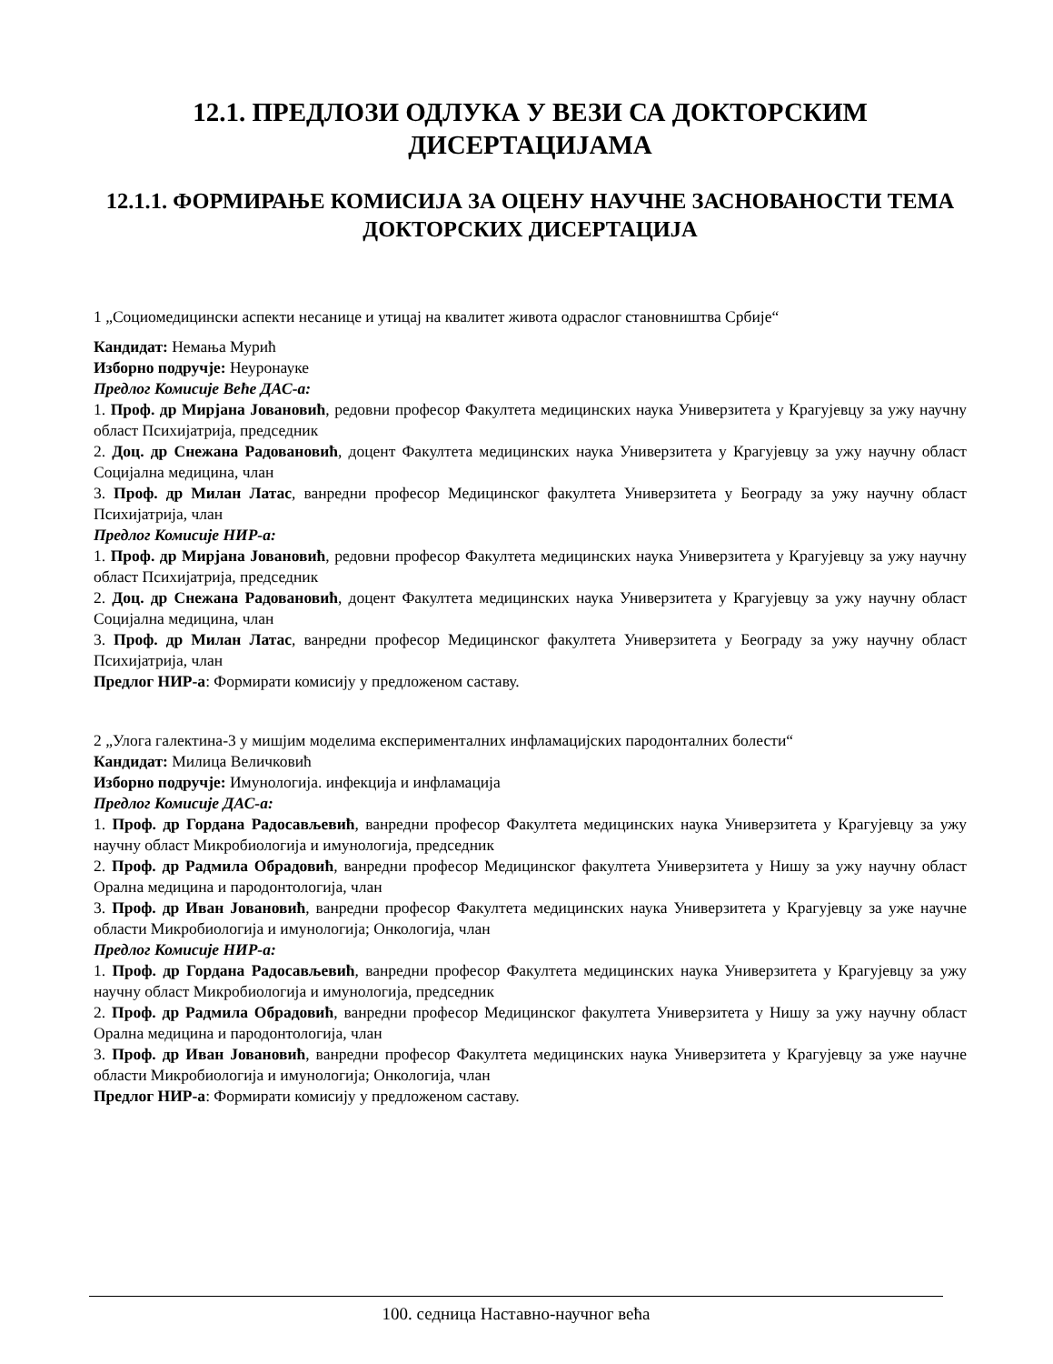12.1. ПРЕДЛОЗИ ОДЛУКА У ВЕЗИ СА ДОКТОРСКИМ ДИСЕРТАЦИЈАМА
12.1.1. ФОРМИРАЊЕ КОМИСИЈА ЗА ОЦЕНУ НАУЧНЕ ЗАСНОВАНОСТИ ТЕМА ДОКТОРСКИХ ДИСЕРТАЦИЈА
1 „Социомедицински аспекти несанице и утицај на квалитет живота одраслог становништва Србије“
Кандидат: Немања Мурић
Изборно подручје: Неуронауке
Предлог Комисије Веће ДАС-а:
1. Проф. др Мирјана Јовановић, редовни професор Факултета медицинских наука Универзитета у Крагујевцу за ужу научну област Психијатрија, председник
2. Доц. др Снежана Радовановић, доцент Факултета медицинских наука Универзитета у Крагујевцу за ужу научну област Социјална медицина, члан
3. Проф. др Милан Латас, ванредни професор Медицинског факултета Универзитета у Београду за ужу научну област Психијатрија, члан
Предлог Комисије НИР-а:
1. Проф. др Мирјана Јовановић, редовни професор Факултета медицинских наука Универзитета у Крагујевцу за ужу научну област Психијатрија, председник
2. Доц. др Снежана Радовановић, доцент Факултета медицинских наука Универзитета у Крагујевцу за ужу научну област Социјална медицина, члан
3. Проф. др Милан Латас, ванредни професор Медицинског факултета Универзитета у Београду за ужу научну област Психијатрија, члан
Предлог НИР-а: Формирати комисију у предложеном саставу.
2 „Улога галектина-3 у мишјим моделима експерименталних инфламацијских пародонталних болести“
Кандидат: Милица Величковић
Изборно подручје: Имунологија. инфекција и инфламација
Предлог Комисије ДАС-а:
1. Проф. др Гордана Радосављевић, ванредни професор Факултета медицинских наука Универзитета у Крагујевцу за ужу научну област Микробиологија и имунологија, председник
2. Проф. др Радмила Обрадовић, ванредни професор Медицинског факултета Универзитета у Нишу за ужу научну област Орална медицина и пародонтологија, члан
3. Проф. др Иван Јовановић, ванредни професор Факултета медицинских наука Универзитета у Крагујевцу за уже научне области Микробиологија и имунологија; Онкологија, члан
Предлог Комисије НИР-а:
1. Проф. др Гордана Радосављевић, ванредни професор Факултета медицинских наука Универзитета у Крагујевцу за ужу научну област Микробиологија и имунологија, председник
2. Проф. др Радмила Обрадовић, ванредни професор Медицинског факултета Универзитета у Нишу за ужу научну област Орална медицина и пародонтологија, члан
3. Проф. др Иван Јовановић, ванредни професор Факултета медицинских наука Универзитета у Крагујевцу за уже научне области Микробиологија и имунологија; Онкологија, члан
Предлог НИР-а: Формирати комисију у предложеном саставу.
100. седница Наставно-научног већа